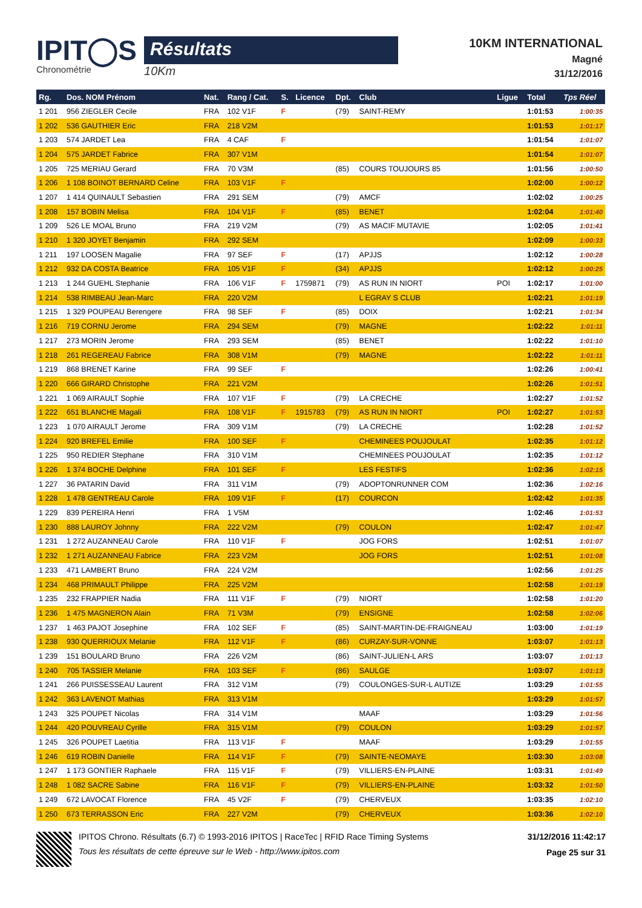IPIT◯S
Chronométrie
Résultats
10Km
10KM INTERNATIONAL
Magné
31/12/2016
| Rg. | Dos. NOM Prénom | Nat. | Rang / Cat. | S. | Licence | Dpt. | Club | Ligue | Total | Tps Réel |
| --- | --- | --- | --- | --- | --- | --- | --- | --- | --- | --- |
| 1 201 | 956 ZIEGLER Cecile | FRA | 102 V1F | F | | (79) | SAINT-REMY | | 1:01:53 | 1:00:35 |
| 1 202 | 536 GAUTHIER Eric | FRA | 218 V2M | | | | | | 1:01:53 | 1:01:17 |
| 1 203 | 574 JARDET Lea | FRA | 4 CAF | F | | | | | 1:01:54 | 1:01:07 |
| 1 204 | 575 JARDET Fabrice | FRA | 307 V1M | | | | | | 1:01:54 | 1:01:07 |
| 1 205 | 725 MERIAU Gerard | FRA | 70 V3M | | | (85) | COURS TOUJOURS 85 | | 1:01:56 | 1:00:50 |
| 1 206 | 1 108 BOINOT BERNARD Celine | FRA | 103 V1F | F | | | | | 1:02:00 | 1:00:12 |
| 1 207 | 1 414 QUINAULT Sebastien | FRA | 291 SEM | | | (79) | AMCF | | 1:02:02 | 1:00:25 |
| 1 208 | 157 BOBIN Melisa | FRA | 104 V1F | F | | (85) | BENET | | 1:02:04 | 1:01:40 |
| 1 209 | 526 LE MOAL Bruno | FRA | 219 V2M | | | (79) | AS MACIF MUTAVIE | | 1:02:05 | 1:01:41 |
| 1 210 | 1 320 JOYET Benjamin | FRA | 292 SEM | | | | | | 1:02:09 | 1:00:33 |
| 1 211 | 197 LOOSEN Magalie | FRA | 97 SEF | F | | (17) | APJJS | | 1:02:12 | 1:00:28 |
| 1 212 | 932 DA COSTA Beatrice | FRA | 105 V1F | F | | (34) | APJJS | | 1:02:12 | 1:00:25 |
| 1 213 | 1 244 GUEHL Stephanie | FRA | 106 V1F | F | 1759871 | (79) | AS RUN IN NIORT | POI | 1:02:17 | 1:01:00 |
| 1 214 | 538 RIMBEAU Jean-Marc | FRA | 220 V2M | | | | L EGRAY S CLUB | | 1:02:21 | 1:01:19 |
| 1 215 | 1 329 POUPEAU Berengere | FRA | 98 SEF | F | | (85) | DOIX | | 1:02:21 | 1:01:34 |
| 1 216 | 719 CORNU Jerome | FRA | 294 SEM | | | (79) | MAGNE | | 1:02:22 | 1:01:11 |
| 1 217 | 273 MORIN Jerome | FRA | 293 SEM | | | (85) | BENET | | 1:02:22 | 1:01:10 |
| 1 218 | 261 REGEREAU Fabrice | FRA | 308 V1M | | | (79) | MAGNE | | 1:02:22 | 1:01:11 |
| 1 219 | 868 BRENET Karine | FRA | 99 SEF | F | | | | | 1:02:26 | 1:00:41 |
| 1 220 | 666 GIRARD Christophe | FRA | 221 V2M | | | | | | 1:02:26 | 1:01:51 |
| 1 221 | 1 069 AIRAULT Sophie | FRA | 107 V1F | F | | (79) | LA CRECHE | | 1:02:27 | 1:01:52 |
| 1 222 | 651 BLANCHE Magali | FRA | 108 V1F | F | 1915783 | (79) | AS RUN IN NIORT | POI | 1:02:27 | 1:01:53 |
| 1 223 | 1 070 AIRAULT Jerome | FRA | 309 V1M | | | (79) | LA CRECHE | | 1:02:28 | 1:01:52 |
| 1 224 | 920 BREFEL Emilie | FRA | 100 SEF | F | | | CHEMINEES POUJOULAT | | 1:02:35 | 1:01:12 |
| 1 225 | 950 REDIER Stephane | FRA | 310 V1M | | | | CHEMINEES POUJOULAT | | 1:02:35 | 1:01:12 |
| 1 226 | 1 374 BOCHE Delphine | FRA | 101 SEF | F | | | LES FESTIFS | | 1:02:36 | 1:02:15 |
| 1 227 | 36 PATARIN David | FRA | 311 V1M | | | (79) | ADOPTONRUNNER COM | | 1:02:36 | 1:02:16 |
| 1 228 | 1 478 GENTREAU Carole | FRA | 109 V1F | F | | (17) | COURCON | | 1:02:42 | 1:01:35 |
| 1 229 | 839 PEREIRA Henri | FRA | 1 V5M | | | | | | 1:02:46 | 1:01:53 |
| 1 230 | 888 LAUROY Johnny | FRA | 222 V2M | | | (79) | COULON | | 1:02:47 | 1:01:47 |
| 1 231 | 1 272 AUZANNEAU Carole | FRA | 110 V1F | F | | | JOG FORS | | 1:02:51 | 1:01:07 |
| 1 232 | 1 271 AUZANNEAU Fabrice | FRA | 223 V2M | | | | JOG FORS | | 1:02:51 | 1:01:08 |
| 1 233 | 471 LAMBERT Bruno | FRA | 224 V2M | | | | | | 1:02:56 | 1:01:25 |
| 1 234 | 468 PRIMAULT Philippe | FRA | 225 V2M | | | | | | 1:02:58 | 1:01:19 |
| 1 235 | 232 FRAPPIER Nadia | FRA | 111 V1F | F | | (79) | NIORT | | 1:02:58 | 1:01:20 |
| 1 236 | 1 475 MAGNERON Alain | FRA | 71 V3M | | | (79) | ENSIGNE | | 1:02:58 | 1:02:06 |
| 1 237 | 1 463 PAJOT Josephine | FRA | 102 SEF | F | | (85) | SAINT-MARTIN-DE-FRAIGNEAU | | 1:03:00 | 1:01:19 |
| 1 238 | 930 QUERRIOUX Melanie | FRA | 112 V1F | F | | (86) | CURZAY-SUR-VONNE | | 1:03:07 | 1:01:13 |
| 1 239 | 151 BOULARD Bruno | FRA | 226 V2M | | | (86) | SAINT-JULIEN-L ARS | | 1:03:07 | 1:01:13 |
| 1 240 | 705 TASSIER Melanie | FRA | 103 SEF | F | | (86) | SAULGE | | 1:03:07 | 1:01:13 |
| 1 241 | 266 PUISSESSEAU Laurent | FRA | 312 V1M | | | (79) | COULONGES-SUR-L AUTIZE | | 1:03:29 | 1:01:55 |
| 1 242 | 363 LAVENOT Mathias | FRA | 313 V1M | | | | | | 1:03:29 | 1:01:57 |
| 1 243 | 325 POUPET Nicolas | FRA | 314 V1M | | | | MAAF | | 1:03:29 | 1:01:56 |
| 1 244 | 420 POUVREAU Cyrille | FRA | 315 V1M | | | (79) | COULON | | 1:03:29 | 1:01:57 |
| 1 245 | 326 POUPET Laetitia | FRA | 113 V1F | F | | | MAAF | | 1:03:29 | 1:01:55 |
| 1 246 | 619 ROBIN Danielle | FRA | 114 V1F | F | | (79) | SAINTE-NEOMAYE | | 1:03:30 | 1:03:08 |
| 1 247 | 1 173 GONTIER Raphaele | FRA | 115 V1F | F | | (79) | VILLIERS-EN-PLAINE | | 1:03:31 | 1:01:49 |
| 1 248 | 1 082 SACRE Sabine | FRA | 116 V1F | F | | (79) | VILLIERS-EN-PLAINE | | 1:03:32 | 1:01:50 |
| 1 249 | 672 LAVOCAT Florence | FRA | 45 V2F | F | | (79) | CHERVEUX | | 1:03:35 | 1:02:10 |
| 1 250 | 673 TERRASSON Eric | FRA | 227 V2M | | | (79) | CHERVEUX | | 1:03:36 | 1:02:10 |
IPITOS Chrono. Résultats (6.7) © 1993-2016 IPITOS | RaceTec | RFID Race Timing Systems
Tous les résultats de cette épreuve sur le Web - http://www.ipitos.com
31/12/2016 11:42:17
Page 25 sur 31